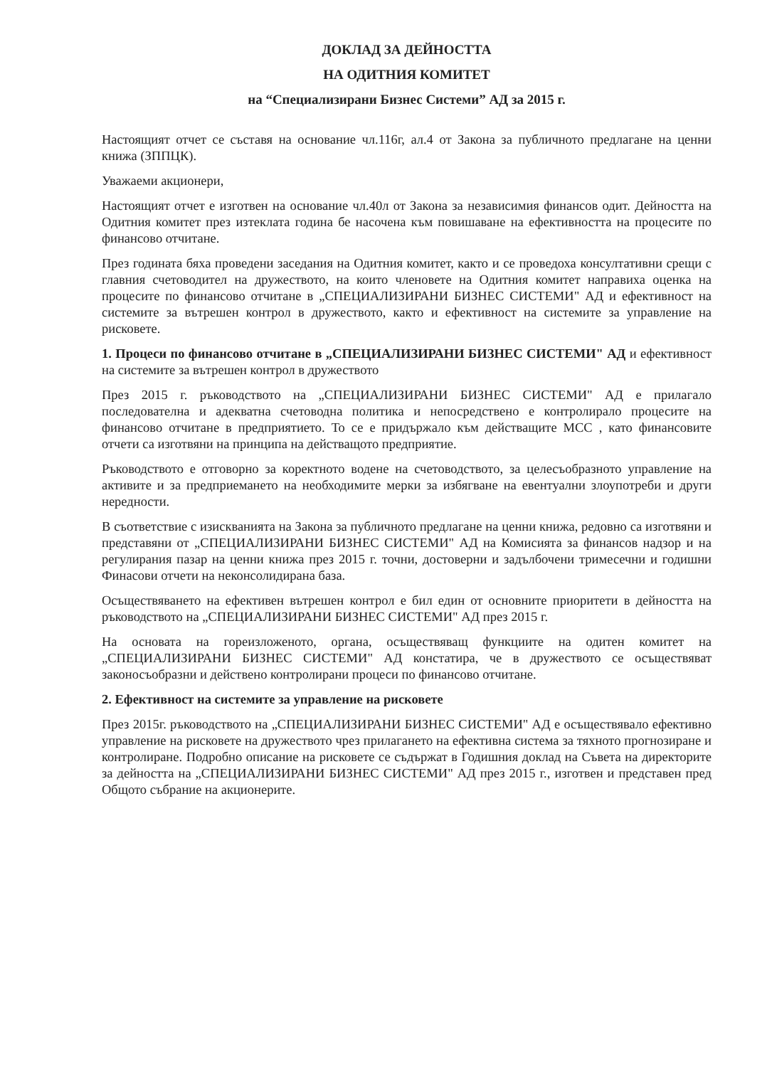ДОКЛАД ЗА ДЕЙНОСТТА
НА ОДИТНИЯ КОМИТЕТ
на “Специализирани Бизнес Системи” АД за 2015 г.
Настоящият отчет се съставя на основание чл.116г, ал.4 от Закона за публичното предлагане на ценни книжа (ЗППЦК).
Уважаеми акционери,
Настоящият отчет е изготвен на основание чл.40л от Закона за независимия финансов одит. Дейността на Одитния комитет през изтеклата година бе насочена към повишаване на ефективността на процесите по финансово отчитане.
През годината бяха проведени заседания на Одитния комитет, както и се проведоха консултативни срещи с главния счетоводител на дружеството, на които членовете на Одитния комитет направиха оценка на процесите по финансово отчитане в „СПЕЦИАЛИЗИРАНИ БИЗНЕС СИСТЕМИ" АД и ефективност на системите за вътрешен контрол в дружеството, както и ефективност на системите за управление на рисковете.
1. Процеси по финансово отчитане в „СПЕЦИАЛИЗИРАНИ БИЗНЕС СИСТЕМИ" АД и ефективност на системите за вътрешен контрол в дружеството
През 2015 г. ръководството на „СПЕЦИАЛИЗИРАНИ БИЗНЕС СИСТЕМИ" АД е прилагало последователна и адекватна счетоводна политика и непосредствено е контролирало процесите на финансово отчитане в предприятието. То се е придържало към действащите МСС , като финансовите отчети са изготвяни на принципа на действащото предприятие.
Ръководството е отговорно за коректното водене на счетоводството, за целесъобразното управление на активите и за предприемането на необходимите мерки за избягване на евентуални злоупотреби и други нередности.
В съответствие с изискванията на Закона за публичното предлагане на ценни книжа, редовно са изготвяни и представяни от „СПЕЦИАЛИЗИРАНИ БИЗНЕС СИСТЕМИ" АД на Комисията за финансов надзор и на регулирания пазар на ценни книжа през 2015 г. точни, достоверни и задълбочени тримесечни и годишни Финасови отчети на неконсолидирана база.
Осъществяването на ефективен вътрешен контрол е бил един от основните приоритети в дейността на ръководството на „СПЕЦИАЛИЗИРАНИ БИЗНЕС СИСТЕМИ" АД през 2015 г.
На основата на гореизложеното, органа, осъществяващ функциите на одитен комитет на „СПЕЦИАЛИЗИРАНИ БИЗНЕС СИСТЕМИ" АД констатира, че в дружеството се осъществяват законосъобразни и действено контролирани процеси по финансово отчитане.
2. Ефективност на системите за управление на рисковете
През 2015г. ръководството на „СПЕЦИАЛИЗИРАНИ БИЗНЕС СИСТЕМИ" АД е осъществявало ефективно управление на рисковете на дружеството чрез прилагането на ефективна система за тяхното прогнозиране и контролиране. Подробно описание на рисковете се съдържат в Годишния доклад на Съвета на директорите за дейността на „СПЕЦИАЛИЗИРАНИ БИЗНЕС СИСТЕМИ" АД през 2015 г., изготвен и представен пред Общото събрание на акционерите.